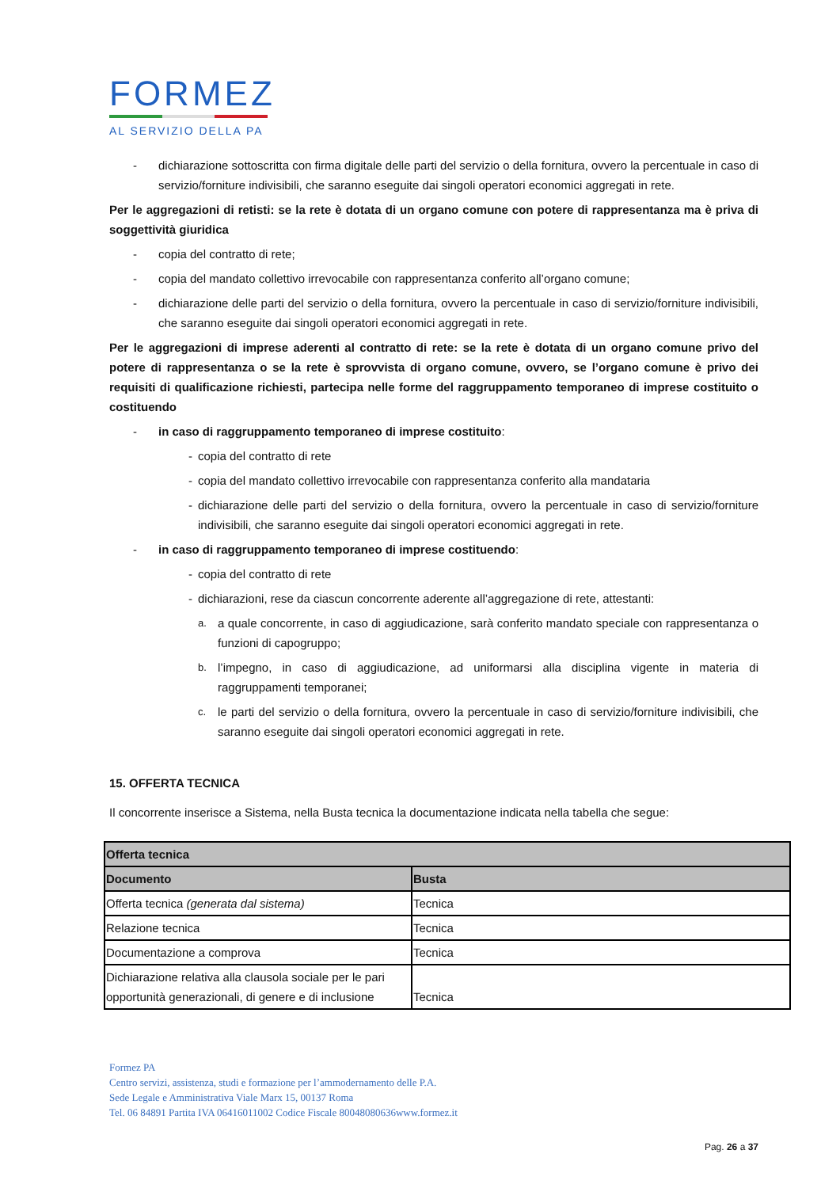FORMEZ
AL SERVIZIO DELLA PA
- dichiarazione sottoscritta con firma digitale delle parti del servizio o della fornitura, ovvero la percentuale in caso di servizio/forniture indivisibili, che saranno eseguite dai singoli operatori economici aggregati in rete.
Per le aggregazioni di retisti: se la rete è dotata di un organo comune con potere di rappresentanza ma è priva di soggettività giuridica
- copia del contratto di rete;
- copia del mandato collettivo irrevocabile con rappresentanza conferito all’organo comune;
- dichiarazione delle parti del servizio o della fornitura, ovvero la percentuale in caso di servizio/forniture indivisibili, che saranno eseguite dai singoli operatori economici aggregati in rete.
Per le aggregazioni di imprese aderenti al contratto di rete: se la rete è dotata di un organo comune privo del potere di rappresentanza o se la rete è sprovvista di organo comune, ovvero, se l’organo comune è privo dei requisiti di qualificazione richiesti, partecipa nelle forme del raggruppamento temporaneo di imprese costituito o costituendo
- in caso di raggruppamento temporaneo di imprese costituito:
- copia del contratto di rete
- copia del mandato collettivo irrevocabile con rappresentanza conferito alla mandataria
- dichiarazione delle parti del servizio o della fornitura, ovvero la percentuale in caso di servizio/forniture indivisibili, che saranno eseguite dai singoli operatori economici aggregati in rete.
- in caso di raggruppamento temporaneo di imprese costituendo:
- copia del contratto di rete
- dichiarazioni, rese da ciascun concorrente aderente all’aggregazione di rete, attestanti:
a. a quale concorrente, in caso di aggiudicazione, sarà conferito mandato speciale con rappresentanza o funzioni di capogruppo;
b. l’impegno, in caso di aggiudicazione, ad uniformarsi alla disciplina vigente in materia di raggruppamenti temporanei;
c. le parti del servizio o della fornitura, ovvero la percentuale in caso di servizio/forniture indivisibili, che saranno eseguite dai singoli operatori economici aggregati in rete.
15. OFFERTA TECNICA
Il concorrente inserisce a Sistema, nella Busta tecnica la documentazione indicata nella tabella che segue:
| Offerta tecnica | |
| --- | --- |
| Documento | Busta |
| Offerta tecnica (generata dal sistema) | Tecnica |
| Relazione tecnica | Tecnica |
| Documentazione a comprova | Tecnica |
| Dichiarazione relativa alla clausola sociale per le pari opportunità generazionali, di genere e di inclusione | Tecnica |
Formez PA
Centro servizi, assistenza, studi e formazione per l’ammodernamento delle P.A.
Sede Legale e Amministrativa Viale Marx 15, 00137 Roma
Tel. 06 84891 Partita IVA 06416011002 Codice Fiscale 80048080636www.formez.it
Pag. 26 a 37